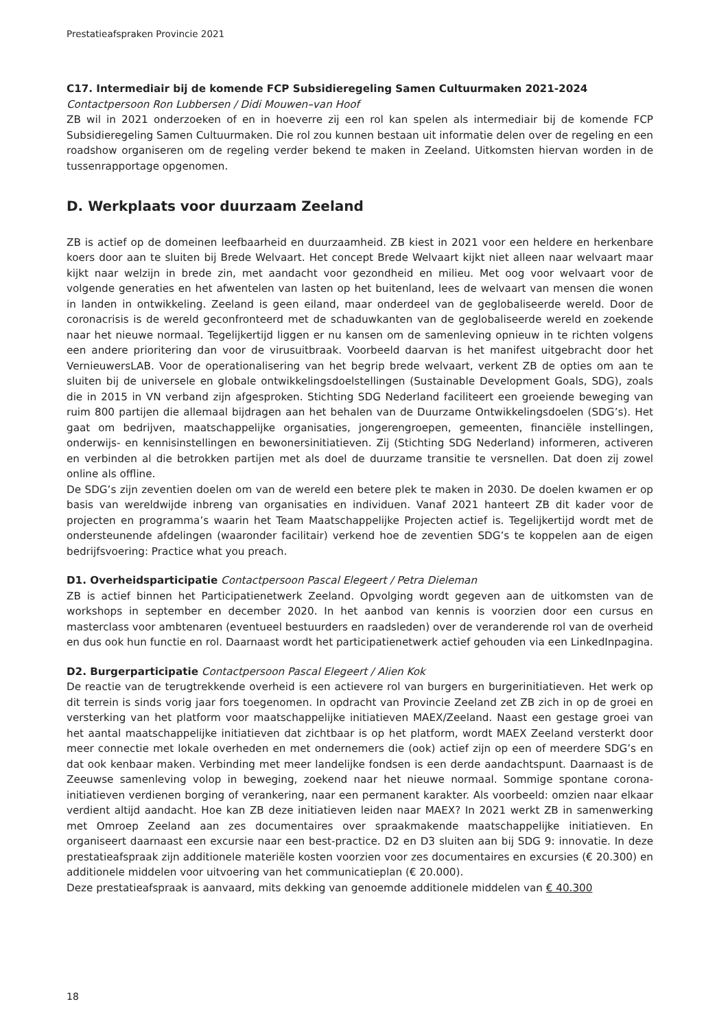Prestatieafspraken Provincie 2021
C17. Intermediair bij de komende FCP Subsidieregeling Samen Cultuurmaken 2021-2024
Contactpersoon Ron Lubbersen / Didi Mouwen–van Hoof
ZB wil in 2021 onderzoeken of en in hoeverre zij een rol kan spelen als intermediair bij de komende FCP Subsidieregeling Samen Cultuurmaken. Die rol zou kunnen bestaan uit informatie delen over de regeling en een roadshow organiseren om de regeling verder bekend te maken in Zeeland. Uitkomsten hiervan worden in de tussenrapportage opgenomen.
D. Werkplaats voor duurzaam Zeeland
ZB is actief op de domeinen leefbaarheid en duurzaamheid. ZB kiest in 2021 voor een heldere en herkenbare koers door aan te sluiten bij Brede Welvaart. Het concept Brede Welvaart kijkt niet alleen naar welvaart maar kijkt naar welzijn in brede zin, met aandacht voor gezondheid en milieu. Met oog voor welvaart voor de volgende generaties en het afwentelen van lasten op het buitenland, lees de welvaart van mensen die wonen in landen in ontwikkeling. Zeeland is geen eiland, maar onderdeel van de geglobaliseerde wereld. Door de coronacrisis is de wereld geconfronteerd met de schaduwkanten van de geglobaliseerde wereld en zoekende naar het nieuwe normaal. Tegelijkertijd liggen er nu kansen om de samenleving opnieuw in te richten volgens een andere prioritering dan voor de virusuitbraak. Voorbeeld daarvan is het manifest uitgebracht door het VernieuwersLAB. Voor de operationalisering van het begrip brede welvaart, verkent ZB de opties om aan te sluiten bij de universele en globale ontwikkelingsdoelstellingen (Sustainable Development Goals, SDG), zoals die in 2015 in VN verband zijn afgesproken. Stichting SDG Nederland faciliteert een groeiende beweging van ruim 800 partijen die allemaal bijdragen aan het behalen van de Duurzame Ontwikkelingsdoelen (SDG’s). Het gaat om bedrijven, maatschappelijke organisaties, jongerengroepen, gemeenten, financiële instellingen, onderwijs- en kennisinstellingen en bewonersinitiatieven. Zij (Stichting SDG Nederland) informeren, activeren en verbinden al die betrokken partijen met als doel de duurzame transitie te versnellen. Dat doen zij zowel online als offline.
De SDG’s zijn zeventien doelen om van de wereld een betere plek te maken in 2030. De doelen kwamen er op basis van wereldwijde inbreng van organisaties en individuen. Vanaf 2021 hanteert ZB dit kader voor de projecten en programma’s waarin het Team Maatschappelijke Projecten actief is. Tegelijkertijd wordt met de ondersteunende afdelingen (waaronder facilitair) verkend hoe de zeventien SDG’s te koppelen aan de eigen bedrijfsvoering: Practice what you preach.
D1. Overheidsparticipatie Contactpersoon Pascal Elegeert / Petra Dieleman
ZB is actief binnen het Participatienetwerk Zeeland. Opvolging wordt gegeven aan de uitkomsten van de workshops in september en december 2020. In het aanbod van kennis is voorzien door een cursus en masterclass voor ambtenaren (eventueel bestuurders en raadsleden) over de veranderende rol van de overheid en dus ook hun functie en rol. Daarnaast wordt het participatienetwerk actief gehouden via een LinkedInpagina.
D2. Burgerparticipatie Contactpersoon Pascal Elegeert / Alien Kok
De reactie van de terugtrekkende overheid is een actievere rol van burgers en burgerinitiatieven. Het werk op dit terrein is sinds vorig jaar fors toegenomen. In opdracht van Provincie Zeeland zet ZB zich in op de groei en versterking van het platform voor maatschappelijke initiatieven MAEX/Zeeland. Naast een gestage groei van het aantal maatschappelijke initiatieven dat zichtbaar is op het platform, wordt MAEX Zeeland versterkt door meer connectie met lokale overheden en met ondernemers die (ook) actief zijn op een of meerdere SDG’s en dat ook kenbaar maken. Verbinding met meer landelijke fondsen is een derde aandachtspunt. Daarnaast is de Zeeuwse samenleving volop in beweging, zoekend naar het nieuwe normaal. Sommige spontane corona-initiatieven verdienen borging of verankering, naar een permanent karakter. Als voorbeeld: omzien naar elkaar verdient altijd aandacht. Hoe kan ZB deze initiatieven leiden naar MAEX? In 2021 werkt ZB in samenwerking met Omroep Zeeland aan zes documentaires over spraakmakende maatschappelijke initiatieven. En organiseert daarnaast een excursie naar een best-practice. D2 en D3 sluiten aan bij SDG 9: innovatie. In deze prestatieafspraak zijn additionele materiële kosten voorzien voor zes documentaires en excursies (€ 20.300) en additionele middelen voor uitvoering van het communicatieplan (€ 20.000).
Deze prestatieafspraak is aanvaard, mits dekking van genoemde additionele middelen van € 40.300
18